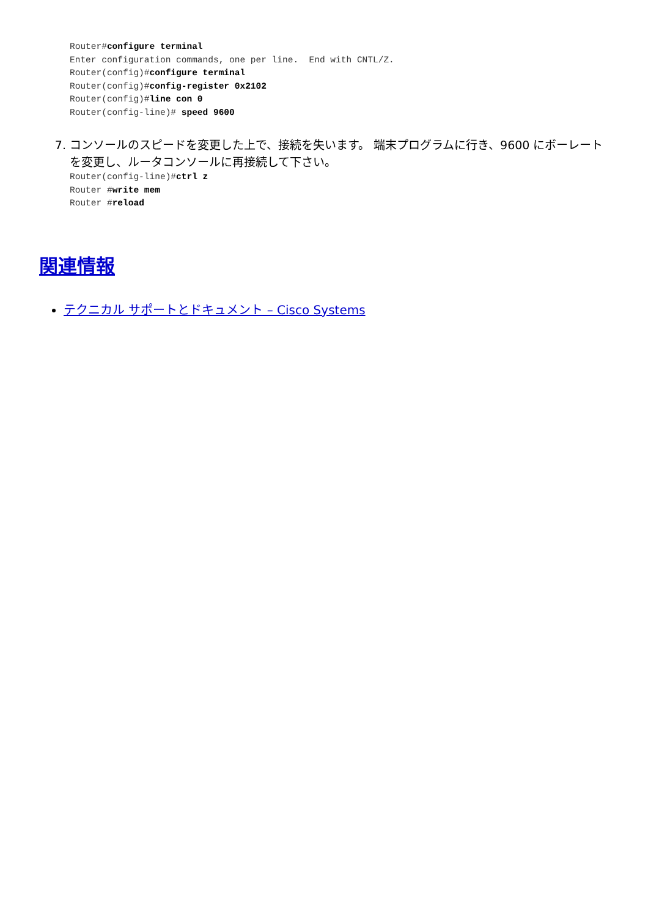Router#configure terminal
Enter configuration commands, one per line.  End with CNTL/Z.
Router(config)#configure terminal
Router(config)#config-register 0x2102
Router(config)#line con 0
Router(config-line)# speed 9600
7. コンソールのスピードを変更した上で、接続を失います。 端末プログラムに行き、9600 にボーレートを変更し、ルータコンソールに再接続して下さい。
Router(config-line)#ctrl z
Router #write mem
Router #reload
関連情報
テクニカル サポートとドキュメント – Cisco Systems